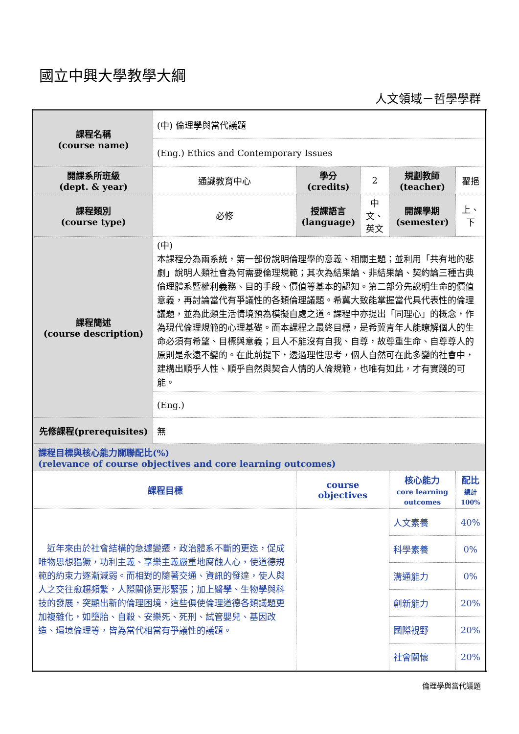國立中興大學教學大綱
人文領域－哲學學群
| 課程名稱 (course name) | (中) 倫理學與當代議題 | | | | | |
| | (Eng.) Ethics and Contemporary Issues | | | | | |
| 開課系所班級 (dept. & year) | 通識教育中心 | 學分 (credits) | 2 | 規劃教師 (teacher) | 翟挹 | |
| 課程類別 (course type) | 必修 | 授課語言 (language) | 中文、英文 | 開課學期 (semester) | 上、下 | |
| 課程簡述 (course description) | (中) 本課程分為兩系統，第一部份說明倫理學的意義、相關主題；並利用「共有地的悲劇」說明人類社會為何需要倫理規範；其次為結果論、非結果論、契約論三種古典倫理體系暨權利義務、目的手段、價值等基本的認知。第二部分先說明生命的價值意義，再討論當代有爭議性的各類倫理議題。希冀大致能掌握當代具代表性的倫理議題，並為此類生活情境預為模擬自處之道。課程中亦提出「同理心」的概念，作為現代倫理規範的心理基礎。而本課程之最終目標，是希冀青年人能瞭解個人的生命必須有希望、目標與意義；且人不能沒有自我、自尊，故尊重生命、自尊尊人的原則是永遠不變的。在此前提下，透過理性思考，個人自然可在此多變的社會中，建構出順乎人性、順乎自然與契合人情的人倫規範，也唯有如此，才有實踐的可能。 | | | | | |
| | (Eng.) | | | | | |
| 先修課程(prerequisites) | 無 | | | | | |
| 課程目標與核心能力關聯配比(%) (relevance of course objectives and core learning outcomes) | | | | | | |
| 課程目標 | | course objectives | | 核心能力 core learning outcomes | | 配比 總計 100% |
| 近年來由於社會結構的急遽變遷，政治體系不斷的更迭，促成唯物思想猖獗，功利主義、享樂主義嚴重地腐蝕人心，使道德規範的約束力逐漸減弱。而相對的隨著交通、資訊的發達，使人與人之交往愈趨頻繁，人際關係更形緊張；加上醫學、生物學與科技的發展，突顯出新的倫理困境，這些俱使倫理道德各類議題更加複雜化，如墮胎、自殺、安樂死、死刑、試管嬰兒、基因改造、環境倫理等，皆為當代相當有爭議性的議題。 | | | | 人文素養 | | 40% |
| | | | | 科學素養 | | 0% |
| | | | | 溝通能力 | | 0% |
| | | | | 創新能力 | | 20% |
| | | | | 國際視野 | | 20% |
| | | | | 社會關懷 | | 20% |
倫理學與當代議題